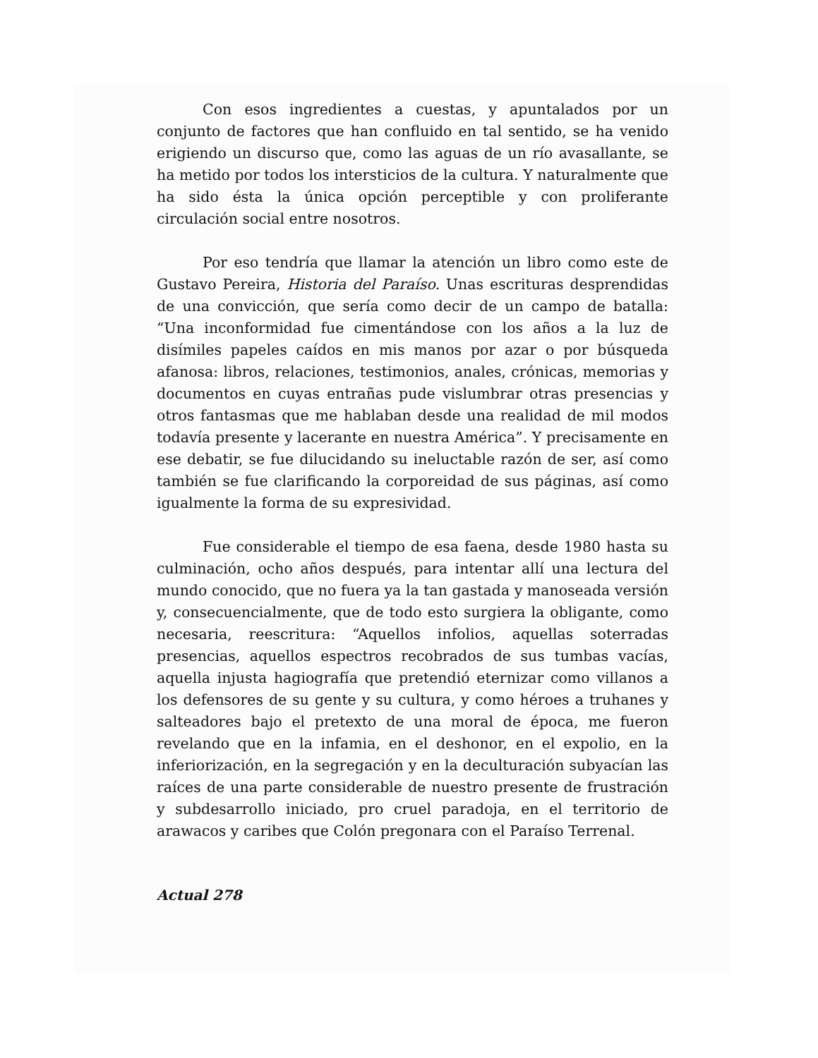Con esos ingredientes a cuestas, y apuntalados por un conjunto de factores que han confluido en tal sentido, se ha venido erigiendo un discurso que, como las aguas de un río avasallante, se ha metido por todos los intersticios de la cultura. Y naturalmente que ha sido ésta la única opción perceptible y con proliferante circulación social entre nosotros.
Por eso tendría que llamar la atención un libro como este de Gustavo Pereira, Historia del Paraíso. Unas escrituras desprendidas de una convicción, que sería como decir de un campo de batalla: “Una inconformidad fue cimentándose con los años a la luz de disímiles papeles caídos en mis manos por azar o por búsqueda afanosa: libros, relaciones, testimonios, anales, crónicas, memorias y documentos en cuyas entrañas pude vislumbrar otras presencias y otros fantasmas que me hablaban desde una realidad de mil modos todavía presente y lacerante en nuestra América”. Y precisamente en ese debatir, se fue dilucidando su ineluctable razón de ser, así como también se fue clarificando la corporeidad de sus páginas, así como igualmente la forma de su expresividad.
Fue considerable el tiempo de esa faena, desde 1980 hasta su culminación, ocho años después, para intentar allí una lectura del mundo conocido, que no fuera ya la tan gastada y manoseada versión y, consecuencialmente, que de todo esto surgiera la obligante, como necesaria, reescritura: “Aquellos infolios, aquellas soterradas presencias, aquellos espectros recobrados de sus tumbas vacías, aquella injusta hagiografía que pretendió eternizar como villanos a los defensores de su gente y su cultura, y como héroes a truhanes y salteadores bajo el pretexto de una moral de época, me fueron revelando que en la infamia, en el deshonor, en el expolio, en la inferiorización, en la segregación y en la deculturación subyacían las raíces de una parte considerable de nuestro presente de frustración y subdesarrollo iniciado, pro cruel paradoja, en el territorio de arawacos y caribes que Colón pregonara con el Paraíso Terrenal.
Actual 278